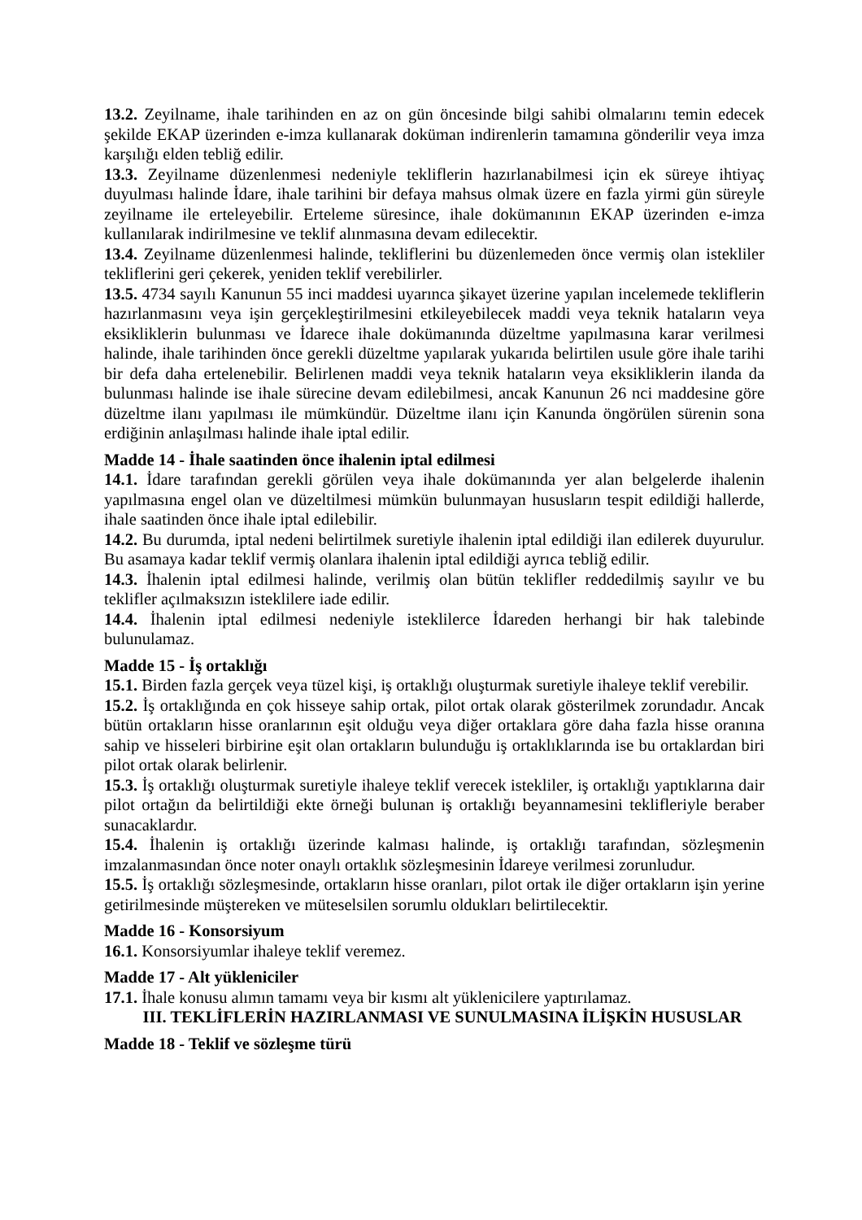13.2. Zeyilname, ihale tarihinden en az on gün öncesinde bilgi sahibi olmalarını temin edecek şekilde EKAP üzerinden e-imza kullanarak doküman indirenlerin tamamına gönderilir veya imza karşılığı elden tebliğ edilir.
13.3. Zeyilname düzenlenmesi nedeniyle tekliflerin hazırlanabilmesi için ek süreye ihtiyaç duyulması halinde İdare, ihale tarihini bir defaya mahsus olmak üzere en fazla yirmi gün süreyle zeyilname ile erteleyebilir. Erteleme süresince, ihale dokümanının EKAP üzerinden e-imza kullanılarak indirilmesine ve teklif alınmasına devam edilecektir.
13.4. Zeyilname düzenlenmesi halinde, tekliflerini bu düzenlemeden önce vermiş olan istekliler tekliflerini geri çekerek, yeniden teklif verebilirler.
13.5. 4734 sayılı Kanunun 55 inci maddesi uyarınca şikayet üzerine yapılan incelemede tekliflerin hazırlanmasını veya işin gerçekleştirilmesini etkileyebilecek maddi veya teknik hataların veya eksikliklerin bulunması ve İdarece ihale dokümanında düzeltme yapılmasına karar verilmesi halinde, ihale tarihinden önce gerekli düzeltme yapılarak yukarıda belirtilen usule göre ihale tarihi bir defa daha ertelenebilir. Belirlenen maddi veya teknik hataların veya eksikliklerin ilanda da bulunması halinde ise ihale sürecine devam edilebilmesi, ancak Kanunun 26 nci maddesine göre düzeltme ilanı yapılması ile mümkündür. Düzeltme ilanı için Kanunda öngörülen sürenin sona erdiğinin anlaşılması halinde ihale iptal edilir.
Madde 14 - İhale saatinden önce ihalenin iptal edilmesi
14.1. İdare tarafından gerekli görülen veya ihale dokümanında yer alan belgelerde ihalenin yapılmasına engel olan ve düzeltilmesi mümkün bulunmayan hususların tespit edildiği hallerde, ihale saatinden önce ihale iptal edilebilir.
14.2. Bu durumda, iptal nedeni belirtilmek suretiyle ihalenin iptal edildiği ilan edilerek duyurulur. Bu asamaya kadar teklif vermiş olanlara ihalenin iptal edildiği ayrıca tebliğ edilir.
14.3. İhalenin iptal edilmesi halinde, verilmiş olan bütün teklifler reddedilmiş sayılır ve bu teklifler açılmaksızın isteklilere iade edilir.
14.4. İhalenin iptal edilmesi nedeniyle isteklilerce İdareden herhangi bir hak talebinde bulunulamaz.
Madde 15 - İş ortaklığı
15.1. Birden fazla gerçek veya tüzel kişi, iş ortaklığı oluşturmak suretiyle ihaleye teklif verebilir.
15.2. İş ortaklığında en çok hisseye sahip ortak, pilot ortak olarak gösterilmek zorundadır. Ancak bütün ortakların hisse oranlarının eşit olduğu veya diğer ortaklara göre daha fazla hisse oranına sahip ve hisseleri birbirine eşit olan ortakların bulunduğu iş ortaklıklarında ise bu ortaklardan biri pilot ortak olarak belirlenir.
15.3. İş ortaklığı oluşturmak suretiyle ihaleye teklif verecek istekliler, iş ortaklığı yaptıklarına dair pilot ortağın da belirtildiği ekte örneği bulunan iş ortaklığı beyannamesini teklifleriyle beraber sunacaklardır.
15.4. İhalenin iş ortaklığı üzerinde kalması halinde, iş ortaklığı tarafından, sözleşmenin imzalanmasından önce noter onaylı ortaklık sözleşmesinin İdareye verilmesi zorunludur.
15.5. İş ortaklığı sözleşmesinde, ortakların hisse oranları, pilot ortak ile diğer ortakların işin yerine getirilmesinde müştereken ve müteselsilen sorumlu oldukları belirtilecektir.
Madde 16 - Konsorsiyum
16.1. Konsorsiyumlar ihaleye teklif veremez.
Madde 17 - Alt yükleniciler
17.1. İhale konusu alımın tamamı veya bir kısmı alt yüklenicilere yaptırılamaz.
III. TEKLİFLERİN HAZIRLANMASI VE SUNULMASINA İLİŞKİN HUSUSLAR
Madde 18 - Teklif ve sözleşme türü